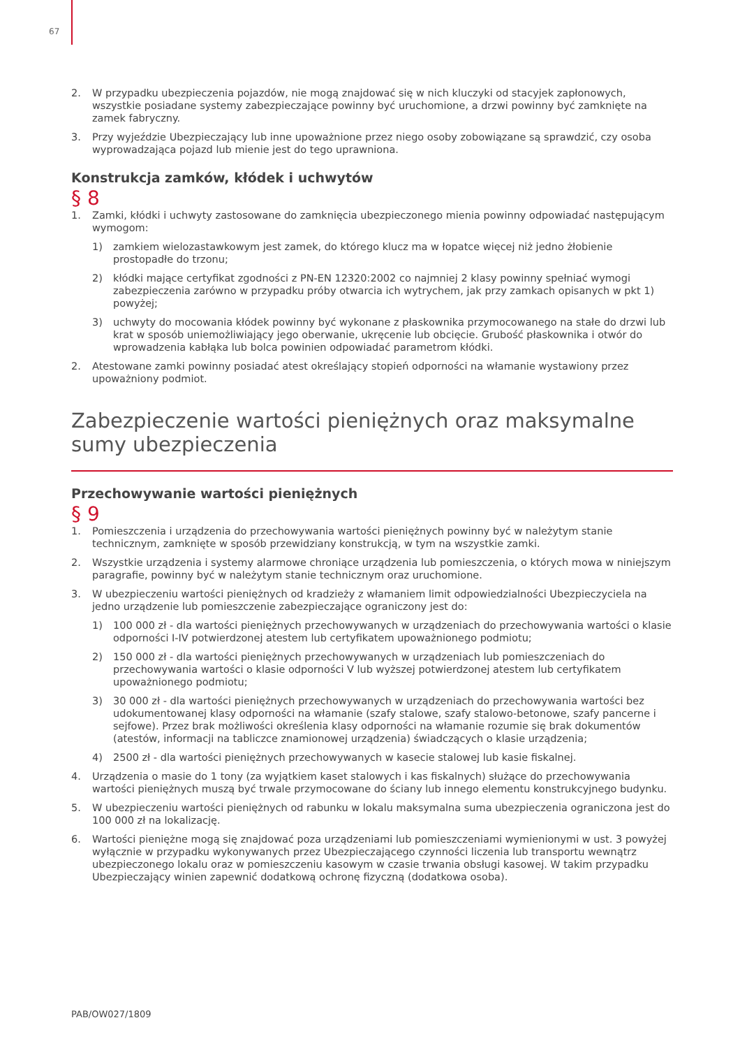67
2. W przypadku ubezpieczenia pojazdów, nie mogą znajdować się w nich kluczyki od stacyjek zapłonowych, wszystkie posiadane systemy zabezpieczające powinny być uruchomione, a drzwi powinny być zamknięte na zamek fabryczny.
3. Przy wyjeździe Ubezpieczający lub inne upoważnione przez niego osoby zobowiązane są sprawdzić, czy osoba wyprowadzająca pojazd lub mienie jest do tego uprawniona.
Konstrukcja zamków, kłódek i uchwytów
§ 8
1. Zamki, kłódki i uchwyty zastosowane do zamknięcia ubezpieczonego mienia powinny odpowiadać następującym wymogom:
1) zamkiem wielozastawkowym jest zamek, do którego klucz ma w łopatce więcej niż jedno żłobienie prostopadłe do trzonu;
2) kłódki mające certyfikat zgodności z PN-EN 12320:2002 co najmniej 2 klasy powinny spełniać wymogi zabezpieczenia zarówno w przypadku próby otwarcia ich wytrychem, jak przy zamkach opisanych w pkt 1) powyżej;
3) uchwyty do mocowania kłódek powinny być wykonane z płaskownika przymocowanego na stałe do drzwi lub krat w sposób uniemożliwiający jego oberwanie, ukręcenie lub obcięcie. Grubość płaskownika i otwór do wprowadzenia kabłąka lub bolca powinien odpowiadać parametrom kłódki.
2. Atestowane zamki powinny posiadać atest określający stopień odporności na włamanie wystawiony przez upoważniony podmiot.
Zabezpieczenie wartości pieniężnych oraz maksymalne
sumy ubezpieczenia
Przechowywanie wartości pieniężnych
§ 9
1. Pomieszczenia i urządzenia do przechowywania wartości pieniężnych powinny być w należytym stanie technicznym, zamknięte w sposób przewidziany konstrukcją, w tym na wszystkie zamki.
2. Wszystkie urządzenia i systemy alarmowe chroniące urządzenia lub pomieszczenia, o których mowa w niniejszym paragrafie, powinny być w należytym stanie technicznym oraz uruchomione.
3. W ubezpieczeniu wartości pieniężnych od kradzieży z włamaniem limit odpowiedzialności Ubezpieczyciela na jedno urządzenie lub pomieszczenie zabezpieczające ograniczony jest do:
1) 100 000 zł - dla wartości pieniężnych przechowywanych w urządzeniach do przechowywania wartości o klasie odporności I-IV potwierdzonej atestem lub certyfikatem upoważnionego podmiotu;
2) 150 000 zł - dla wartości pieniężnych przechowywanych w urządzeniach lub pomieszczeniach do przechowywania wartości o klasie odporności V lub wyższej potwierdzonej atestem lub certyfikatem upoważnionego podmiotu;
3) 30 000 zł - dla wartości pieniężnych przechowywanych w urządzeniach do przechowywania wartości bez udokumentowanej klasy odporności na włamanie (szafy stalowe, szafy stalowo-betonowe, szafy pancerne i sejfowe). Przez brak możliwości określenia klasy odporności na włamanie rozumie się brak dokumentów (atestów, informacji na tabliczce znamionowej urządzenia) świadczących o klasie urządzenia;
4) 2500 zł - dla wartości pieniężnych przechowywanych w kasecie stalowej lub kasie fiskalnej.
4. Urządzenia o masie do 1 tony (za wyjątkiem kaset stalowych i kas fiskalnych) służące do przechowywania wartości pieniężnych muszą być trwale przymocowane do ściany lub innego elementu konstrukcyjnego budynku.
5. W ubezpieczeniu wartości pieniężnych od rabunku w lokalu maksymalna suma ubezpieczenia ograniczona jest do 100 000 zł na lokalizację.
6. Wartości pieniężne mogą się znajdować poza urządzeniami lub pomieszczeniami wymienionymi w ust. 3 powyżej wyłącznie w przypadku wykonywanych przez Ubezpieczającego czynności liczenia lub transportu wewnątrz ubezpieczonego lokalu oraz w pomieszczeniu kasowym w czasie trwania obsługi kasowej. W takim przypadku Ubezpieczający winien zapewnić dodatkową ochronę fizyczną (dodatkowa osoba).
PAB/OW027/1809